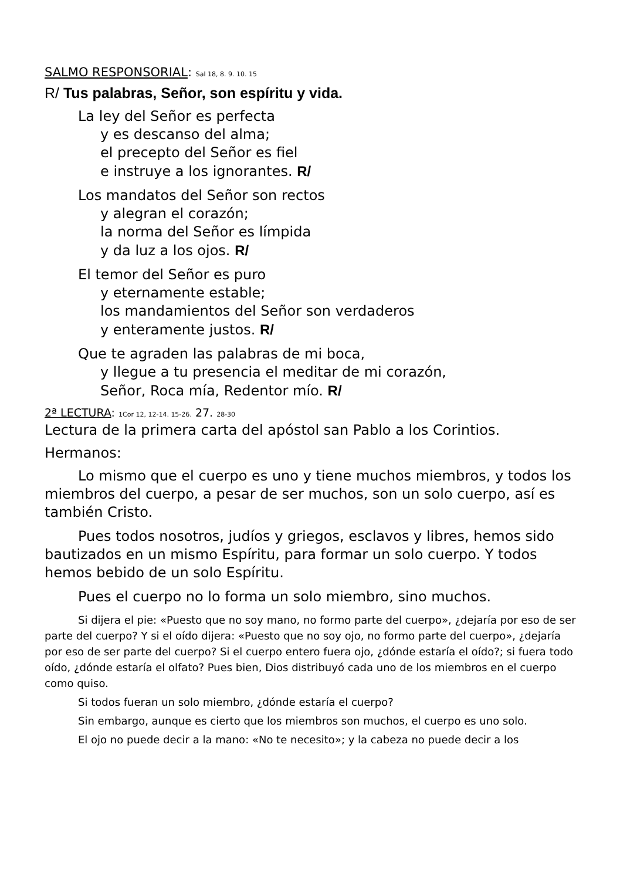SALMO RESPONSORIAL: Sal 18, 8. 9. 10. 15
R/ Tus palabras, Señor, son espíritu y vida.
La ley del Señor es perfecta
y es descanso del alma;
el precepto del Señor es fiel
e instruye a los ignorantes. R/
Los mandatos del Señor son rectos
y alegran el corazón;
la norma del Señor es límpida
y da luz a los ojos. R/
El temor del Señor es puro
y eternamente estable;
los mandamientos del Señor son verdaderos
y enteramente justos. R/
Que te agraden las palabras de mi boca,
y llegue a tu presencia el meditar de mi corazón,
Señor, Roca mía, Redentor mío. R/
2ª LECTURA: 1Cor 12, 12-14. 15-26. 27. 28-30
Lectura de la primera carta del apóstol san Pablo a los Corintios.
Hermanos:
Lo mismo que el cuerpo es uno y tiene muchos miembros, y todos los miembros del cuerpo, a pesar de ser muchos, son un solo cuerpo, así es también Cristo.
Pues todos nosotros, judíos y griegos, esclavos y libres, hemos sido bautizados en un mismo Espíritu, para formar un solo cuerpo. Y todos hemos bebido de un solo Espíritu.
Pues el cuerpo no lo forma un solo miembro, sino muchos.
Si dijera el pie: «Puesto que no soy mano, no formo parte del cuerpo», ¿dejaría por eso de ser parte del cuerpo? Y si el oído dijera: «Puesto que no soy ojo, no formo parte del cuerpo», ¿dejaría por eso de ser parte del cuerpo? Si el cuerpo entero fuera ojo, ¿dónde estaría el oído?; si fuera todo oído, ¿dónde estaría el olfato? Pues bien, Dios distribuyó cada uno de los miembros en el cuerpo como quiso.
Si todos fueran un solo miembro, ¿dónde estaría el cuerpo?
Sin embargo, aunque es cierto que los miembros son muchos, el cuerpo es uno solo.
El ojo no puede decir a la mano: «No te necesito»; y la cabeza no puede decir a los